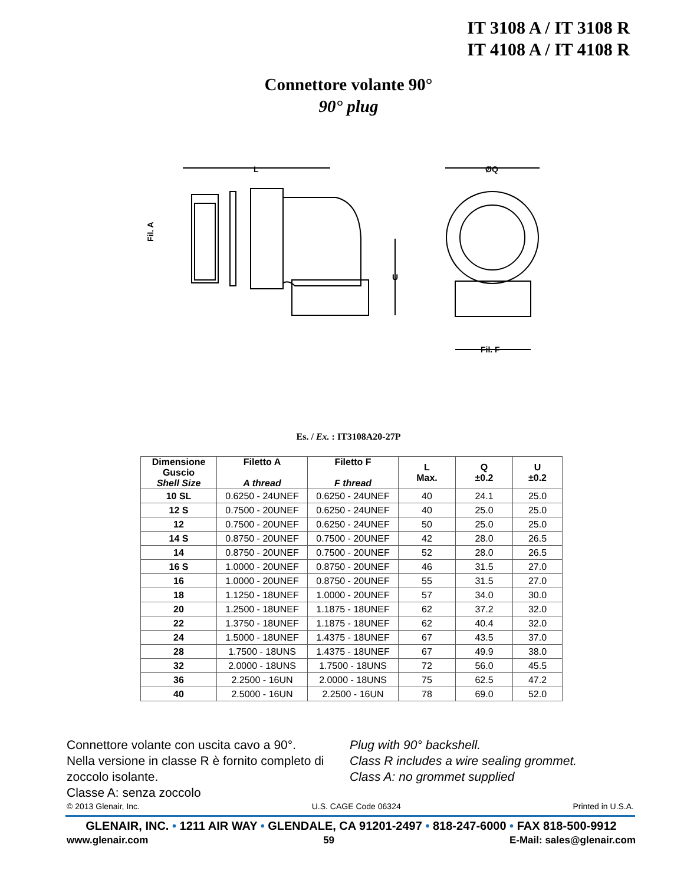IT 3108 A / IT 3108 R
IT 4108 A / IT 4108 R
Connettore volante 90°
90° plug
L
U
Fil. A
ØQ
Fil. F
Es. / Ex. : IT3108A20-27P
| Dimensione Guscio Shell Size | Filetto A A thread | Filetto F F thread | L Max. | Q ±0.2 | U ±0.2 |
| --- | --- | --- | --- | --- | --- |
| 10 SL | 0.6250 - 24UNEF | 0.6250 - 24UNEF | 40 | 24.1 | 25.0 |
| 12 S | 0.7500 - 20UNEF | 0.6250 - 24UNEF | 40 | 25.0 | 25.0 |
| 12 | 0.7500 - 20UNEF | 0.6250 - 24UNEF | 50 | 25.0 | 25.0 |
| 14 S | 0.8750 - 20UNEF | 0.7500 - 20UNEF | 42 | 28.0 | 26.5 |
| 14 | 0.8750 - 20UNEF | 0.7500 - 20UNEF | 52 | 28.0 | 26.5 |
| 16 S | 1.0000 - 20UNEF | 0.8750 - 20UNEF | 46 | 31.5 | 27.0 |
| 16 | 1.0000 - 20UNEF | 0.8750 - 20UNEF | 55 | 31.5 | 27.0 |
| 18 | 1.1250 - 18UNEF | 1.0000 - 20UNEF | 57 | 34.0 | 30.0 |
| 20 | 1.2500 - 18UNEF | 1.1875 - 18UNEF | 62 | 37.2 | 32.0 |
| 22 | 1.3750 - 18UNEF | 1.1875 - 18UNEF | 62 | 40.4 | 32.0 |
| 24 | 1.5000 - 18UNEF | 1.4375 - 18UNEF | 67 | 43.5 | 37.0 |
| 28 | 1.7500 - 18UNS | 1.4375 - 18UNEF | 67 | 49.9 | 38.0 |
| 32 | 2.0000 - 18UNS | 1.7500 - 18UNS | 72 | 56.0 | 45.5 |
| 36 | 2.2500 - 16UN | 2.0000 - 18UNS | 75 | 62.5 | 47.2 |
| 40 | 2.5000 - 16UN | 2.2500 - 16UN | 78 | 69.0 | 52.0 |
Connettore volante con uscita cavo a 90°.
Nella versione in classe R è fornito completo di zoccolo isolante.
Classe A: senza zoccolo
Plug with 90° backshell.
Class R includes a wire sealing grommet.
Class A: no grommet supplied
© 2013 Glenair, Inc. U.S. CAGE Code 06324 Printed in U.S.A.
GLENAIR, INC. • 1211 AIR WAY • GLENDALE, CA 91201-2497 • 818-247-6000 • FAX 818-500-9912
www.glenair.com 59 E-Mail: sales@glenair.com